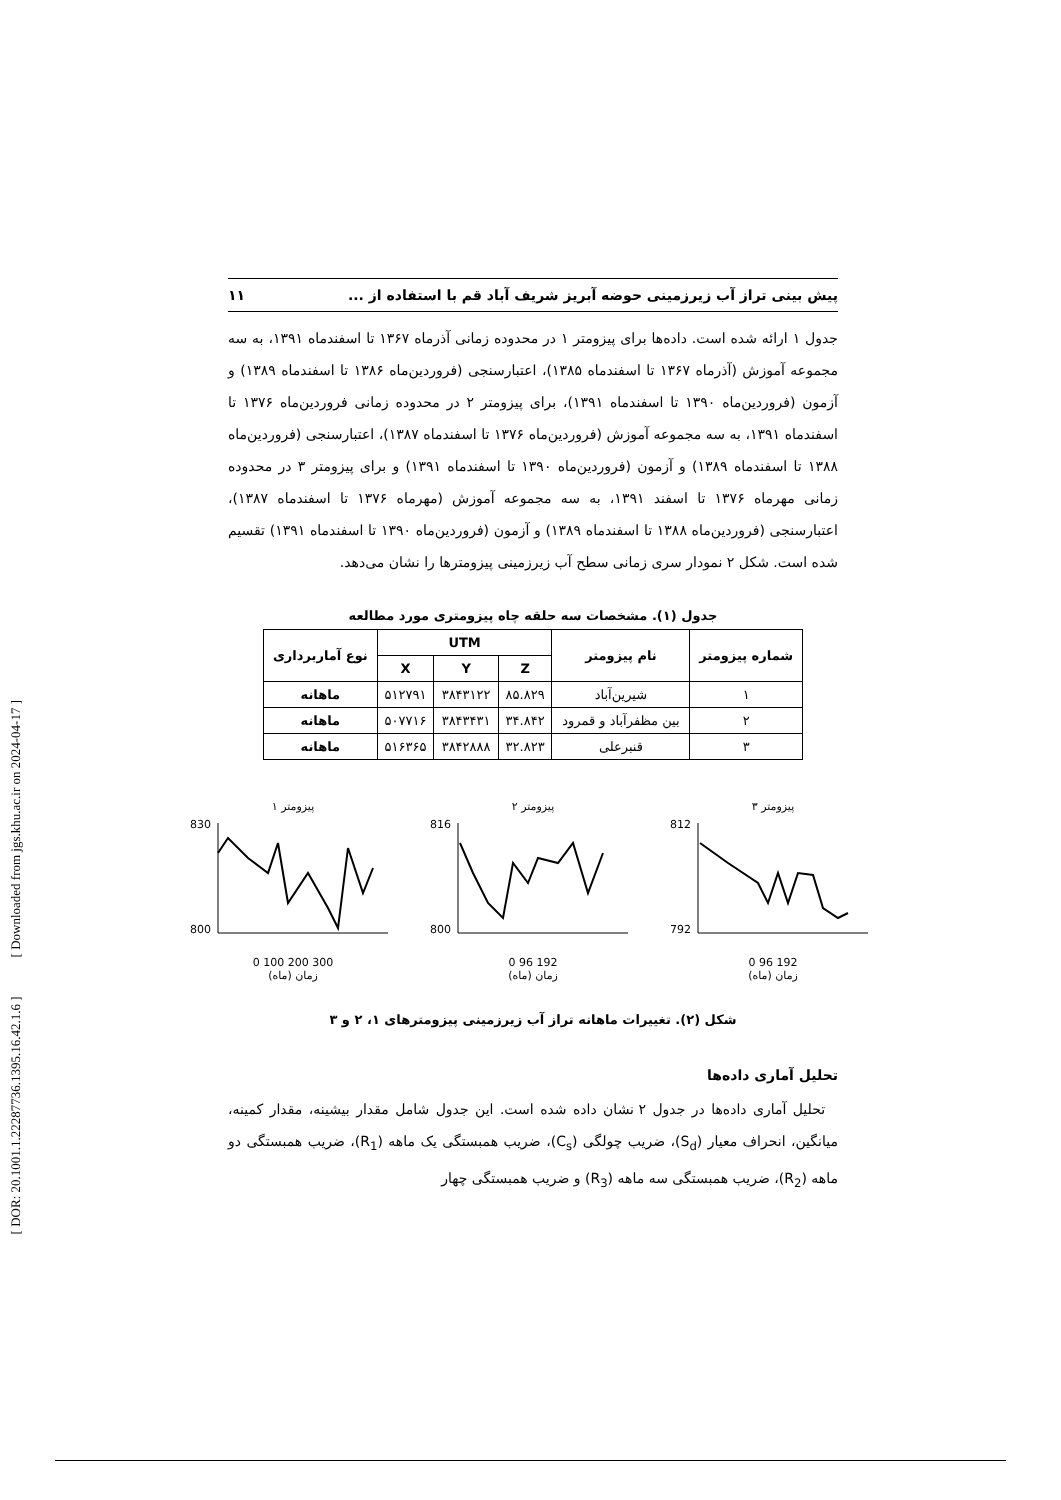[ DOR: 20.1001.1.22287736.1395.16.42.1.6 ] [ Downloaded from jgs.khu.ac.ir on 2024-04-17 ]
پیش بینی تراز آب زیرزمینی حوضه آبریز شریف آباد قم با استفاده از ... ۱۱
جدول ۱ ارائه شده است. داده‌ها برای پیزومتر ۱ در محدوده زمانی آذرماه ۱۳۶۷ تا اسفندماه ۱۳۹۱، به سه مجموعه آموزش (آذرماه ۱۳۶۷ تا اسفندماه ۱۳۸۵)، اعتبارسنجی (فروردین‌ماه ۱۳۸۶ تا اسفندماه ۱۳۸۹) و آزمون (فروردین‌ماه ۱۳۹۰ تا اسفندماه ۱۳۹۱)، برای پیزومتر ۲ در محدوده زمانی فروردین‌ماه ۱۳۷۶ تا اسفندماه ۱۳۹۱، به سه مجموعه آموزش (فروردین‌ماه ۱۳۷۶ تا اسفندماه ۱۳۸۷)، اعتبارسنجی (فروردین‌ماه ۱۳۸۸ تا اسفندماه ۱۳۸۹) و آزمون (فروردین‌ماه ۱۳۹۰ تا اسفندماه ۱۳۹۱) و برای پیزومتر ۳ در محدوده زمانی مهرماه ۱۳۷۶ تا اسفند ۱۳۹۱، به سه مجموعه آموزش (مهرماه ۱۳۷۶ تا اسفندماه ۱۳۸۷)، اعتبارسنجی (فروردین‌ماه ۱۳۸۸ تا اسفندماه ۱۳۸۹) و آزمون (فروردین‌ماه ۱۳۹۰ تا اسفندماه ۱۳۹۱) تقسیم شده است. شکل ۲ نمودار سری زمانی سطح آب زیرزمینی پیزومترها را نشان می‌دهد.
جدول (۱). مشخصات سه حلقه چاه پیزومتری مورد مطالعه
| شماره پیزومتر | نام پیزومتر | UTM | | | نوع آماربرداری |
| --- | --- | --- | --- | --- | --- |
| | | Z | Y | X | |
| ۱ | شیرین‌آباد | ۸۵.۸۲۹ | ۳۸۴۳۱۲۲ | ۵۱۲۷۹۱ | ماهانه |
| ۲ | بین مظفرآباد و قمرود | ۳۴.۸۴۲ | ۳۸۴۳۴۳۱ | ۵۰۷۷۱۶ | ماهانه |
| ۳ | قنبرعلی | ۳۲.۸۲۳ | ۳۸۴۲۸۸۸ | ۵۱۶۳۶۵ | ماهانه |
پیزومتر ۱
830
800
0 100 200 300
زمان (ماه)
پیزومتر ۲
816
800
0 96 192
زمان (ماه)
پیزومتر ۳
812
792
0 96 192
زمان (ماه)
شکل (۲). تغییرات ماهانه تراز آب زیرزمینی پیزومترهای ۱، ۲ و ۳
تحلیل آماری داده‌ها
تحلیل آماری داده‌ها در جدول ۲ نشان داده شده است. این جدول شامل مقدار بیشینه، مقدار کمینه، میانگین، انحراف معیار (S<sub>d</sub>)، ضریب چولگی (C<sub>s</sub>)، ضریب همبستگی یک ماهه (R<sub>1</sub>)، ضریب همبستگی دو ماهه (R<sub>2</sub>)، ضریب همبستگی سه ماهه (R<sub>3</sub>) و ضریب همبستگی چهار